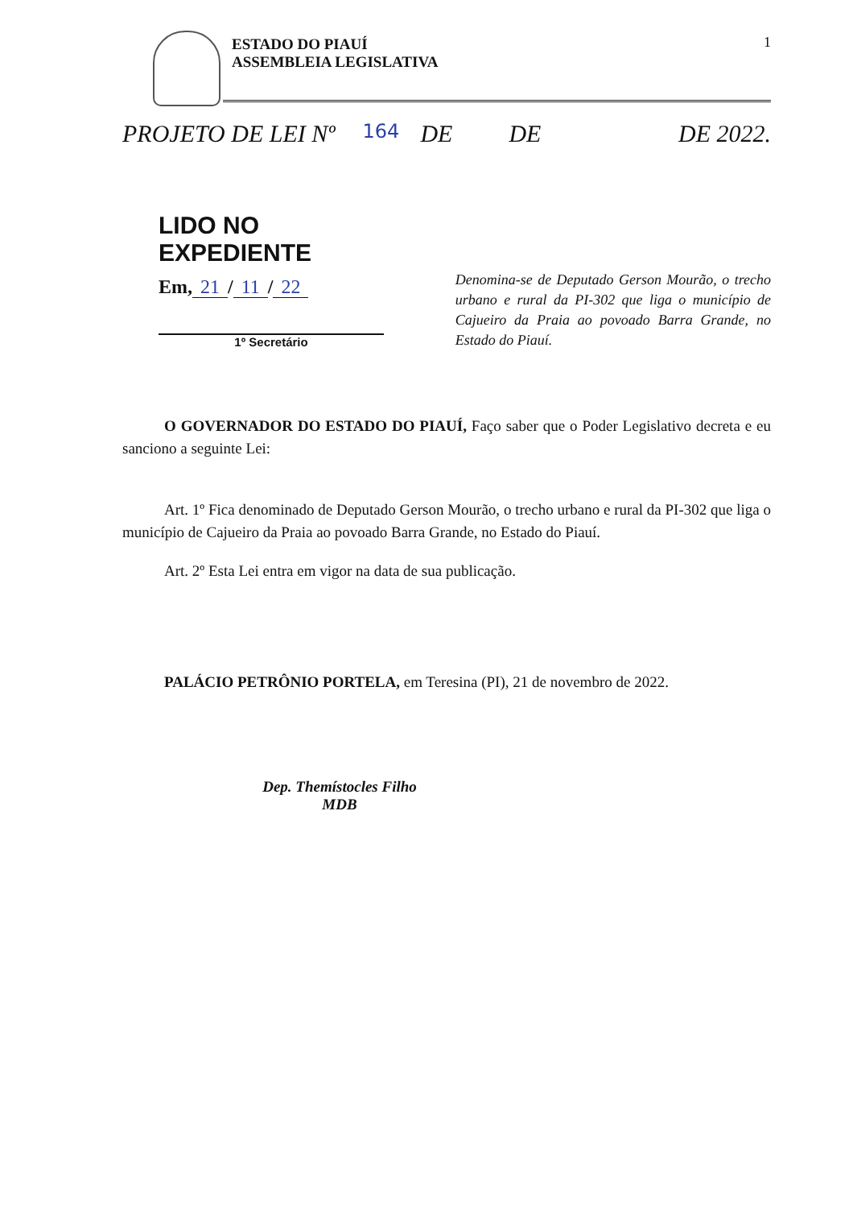ESTADO DO PIAUÍ
ASSEMBLEIA LEGISLATIVA
1
PROJETO DE LEI Nº 164 DE DE DE 2022.
LIDO NO EXPEDIENTE
Em, 21 / 11 / 22
1º Secretário
Denomina-se de Deputado Gerson Mourão, o trecho urbano e rural da PI-302 que liga o município de Cajueiro da Praia ao povoado Barra Grande, no Estado do Piauí.
O GOVERNADOR DO ESTADO DO PIAUÍ, Faço saber que o Poder Legislativo decreta e eu sanciono a seguinte Lei:
Art. 1º Fica denominado de Deputado Gerson Mourão, o trecho urbano e rural da PI-302 que liga o município de Cajueiro da Praia ao povoado Barra Grande, no Estado do Piauí.
Art. 2º Esta Lei entra em vigor na data de sua publicação.
PALÁCIO PETRÔNIO PORTELA, em Teresina (PI), 21 de novembro de 2022.
Dep. Themístocles Filho
MDB